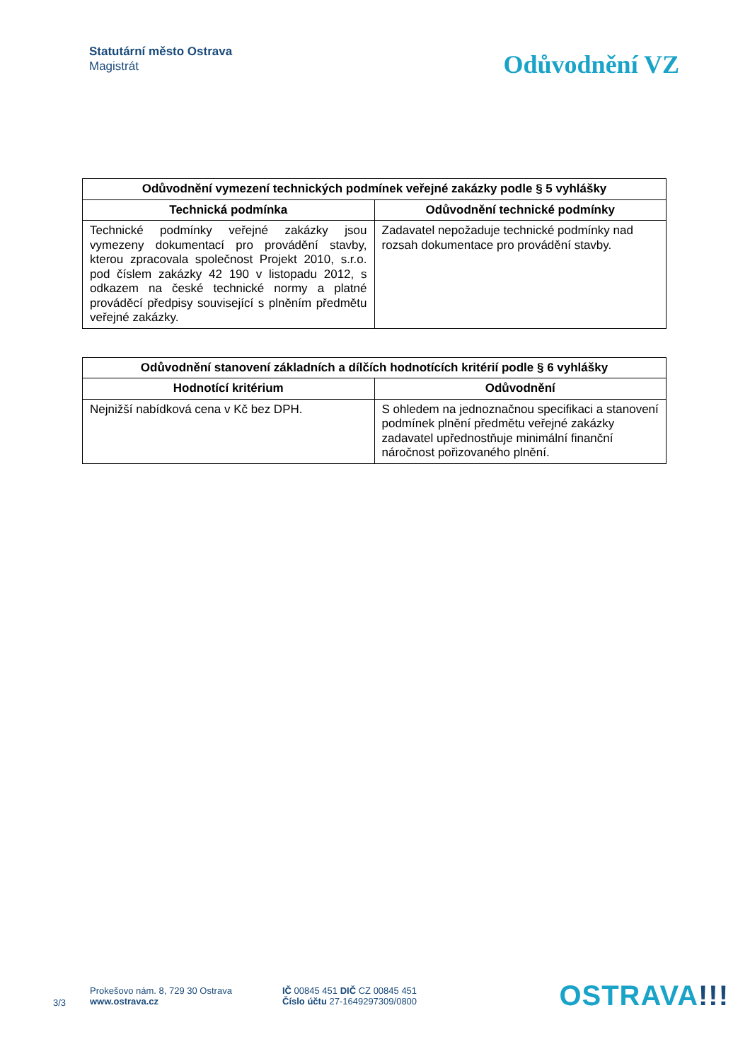Statutární město Ostrava
Magistrát
Odůvodnění VZ
| Odůvodnění vymezení technických podmínek veřejné zakázky podle § 5 vyhlášky | |
| --- | --- |
| Technická podmínka | Odůvodnění technické podmínky |
| Technické podmínky veřejné zakázky jsou vymezeny dokumentací pro provádění stavby, kterou zpracovala společnost Projekt 2010, s.r.o. pod číslem zakázky 42 190 v listopadu 2012, s odkazem na české technické normy a platné prováděcí předpisy související s plněním předmětu veřejné zakázky. | Zadavatel nepožaduje technické podmínky nad rozsah dokumentace pro provádění stavby. |
| Odůvodnění stanovení základních a dílčích hodnotících kritérií podle § 6 vyhlášky | |
| --- | --- |
| Hodnotící kritérium | Odůvodnění |
| Nejnižší nabídková cena v Kč bez DPH. | S ohledem na jednoznačnou specifikaci a stanovení podmínek plnění předmětu veřejné zakázky zadavatel upřednostňuje minimální finanční náročnost pořizovaného plnění. |
3/3
Prokešovo nám. 8, 729 30 Ostrava
www.ostrava.cz
IČ 00845 451 DIČ CZ 00845 451
Číslo účtu 27-1649297309/0800
OSTRAVA!!!